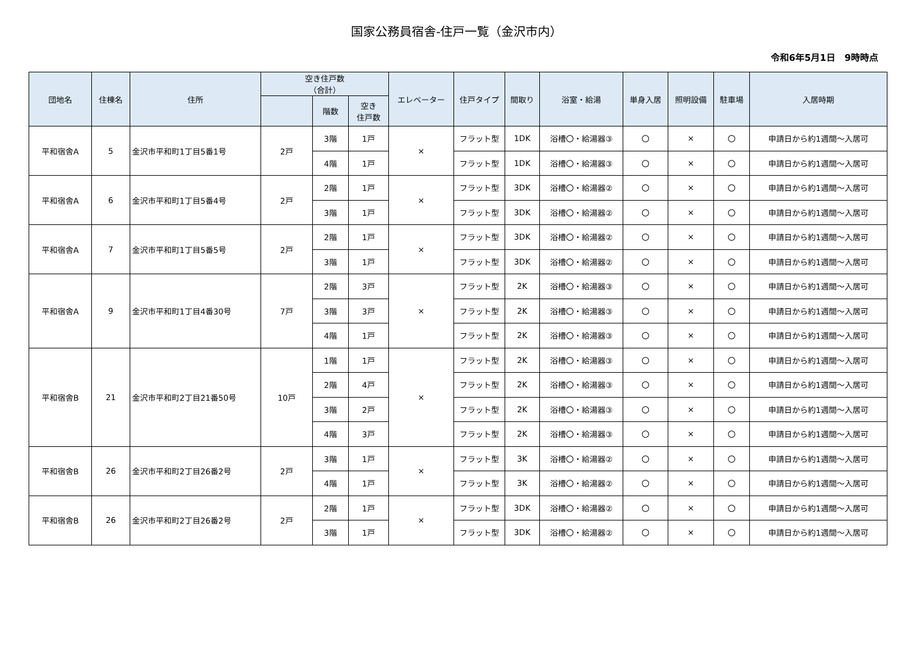国家公務員宿舎-住戸一覧（金沢市内）
令和6年5月1日　9時時点
| 団地名 | 住棟名 | 住所 | 空き住戸数 （合計） | | | エレベーター | 住戸タイプ | 間取り | 浴室・給湯 | 単身入居 | 照明設備 | 駐車場 | 入居時期 |
| --- | --- | --- | --- | --- | --- | --- | --- | --- | --- | --- | --- | --- | --- |
| | | | | 階数 | 空き 住戸数 | | | | | | | | |
| 平和宿舎A | 5 | 金沢市平和町1丁目5番1号 | 2戸 | 3階 | 1戸 | × | フラット型 | 1DK | 浴槽〇・給湯器③ | 〇 | × | 〇 | 申請日から約1週間～入居可 |
| | | | | 4階 | 1戸 | | フラット型 | 1DK | 浴槽〇・給湯器③ | 〇 | × | 〇 | 申請日から約1週間～入居可 |
| 平和宿舎A | 6 | 金沢市平和町1丁目5番4号 | 2戸 | 2階 | 1戸 | × | フラット型 | 3DK | 浴槽〇・給湯器② | 〇 | × | 〇 | 申請日から約1週間～入居可 |
| | | | | 3階 | 1戸 | | フラット型 | 3DK | 浴槽〇・給湯器② | 〇 | × | 〇 | 申請日から約1週間～入居可 |
| 平和宿舎A | 7 | 金沢市平和町1丁目5番5号 | 2戸 | 2階 | 1戸 | × | フラット型 | 3DK | 浴槽〇・給湯器② | 〇 | × | 〇 | 申請日から約1週間～入居可 |
| | | | | 3階 | 1戸 | | フラット型 | 3DK | 浴槽〇・給湯器② | 〇 | × | 〇 | 申請日から約1週間～入居可 |
| 平和宿舎A | 9 | 金沢市平和町1丁目4番30号 | 7戸 | 2階 | 3戸 | × | フラット型 | 2K | 浴槽〇・給湯器③ | 〇 | × | 〇 | 申請日から約1週間～入居可 |
| | | | | 3階 | 3戸 | | フラット型 | 2K | 浴槽〇・給湯器③ | 〇 | × | 〇 | 申請日から約1週間～入居可 |
| | | | | 4階 | 1戸 | | フラット型 | 2K | 浴槽〇・給湯器③ | 〇 | × | 〇 | 申請日から約1週間～入居可 |
| 平和宿舎B | 21 | 金沢市平和町2丁目21番50号 | 10戸 | 1階 | 1戸 | × | フラット型 | 2K | 浴槽〇・給湯器③ | 〇 | × | 〇 | 申請日から約1週間～入居可 |
| | | | | 2階 | 4戸 | | フラット型 | 2K | 浴槽〇・給湯器③ | 〇 | × | 〇 | 申請日から約1週間～入居可 |
| | | | | 3階 | 2戸 | | フラット型 | 2K | 浴槽〇・給湯器③ | 〇 | × | 〇 | 申請日から約1週間～入居可 |
| | | | | 4階 | 3戸 | | フラット型 | 2K | 浴槽〇・給湯器③ | 〇 | × | 〇 | 申請日から約1週間～入居可 |
| 平和宿舎B | 26 | 金沢市平和町2丁目26番2号 | 2戸 | 3階 | 1戸 | × | フラット型 | 3K | 浴槽〇・給湯器② | 〇 | × | 〇 | 申請日から約1週間～入居可 |
| | | | | 4階 | 1戸 | | フラット型 | 3K | 浴槽〇・給湯器② | 〇 | × | 〇 | 申請日から約1週間～入居可 |
| 平和宿舎B | 26 | 金沢市平和町2丁目26番2号 | 2戸 | 2階 | 1戸 | × | フラット型 | 3DK | 浴槽〇・給湯器② | 〇 | × | 〇 | 申請日から約1週間～入居可 |
| | | | | 3階 | 1戸 | | フラット型 | 3DK | 浴槽〇・給湯器② | 〇 | × | 〇 | 申請日から約1週間～入居可 |